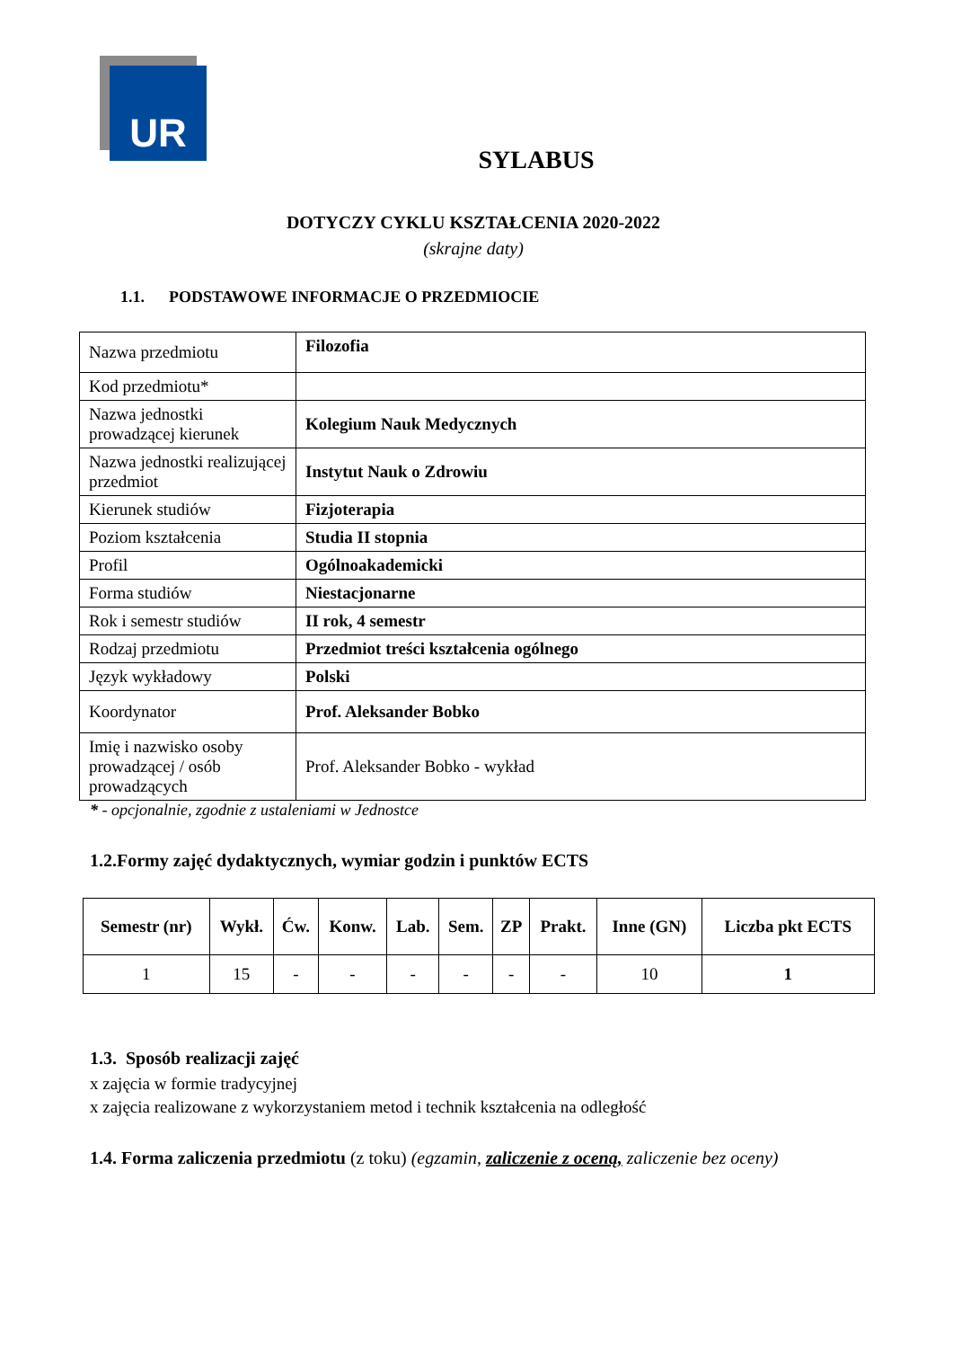UR
SYLABUS
DOTYCZY CYKLU KSZTAŁCENIA 2020-2022
(skrajne daty)
1.1. PODSTAWOWE INFORMACJE O PRZEDMIOCIE
| Nazwa przedmiotu | Filozofia |
| Kod przedmiotu* | |
| Nazwa jednostki prowadzącej kierunek | Kolegium Nauk Medycznych |
| Nazwa jednostki realizującej przedmiot | Instytut Nauk o Zdrowiu |
| Kierunek studiów | Fizjoterapia |
| Poziom kształcenia | Studia II stopnia |
| Profil | Ogólnoakademicki |
| Forma studiów | Niestacjonarne |
| Rok i semestr studiów | II rok, 4 semestr |
| Rodzaj przedmiotu | Przedmiot treści kształcenia ogólnego |
| Język wykładowy | Polski |
| Koordynator | Prof. Aleksander Bobko |
| Imię i nazwisko osoby prowadzącej / osób prowadzących | Prof. Aleksander Bobko - wykład |
* - opcjonalnie, zgodnie z ustaleniami w Jednostce
1.2.Formy zajęć dydaktycznych, wymiar godzin i punktów ECTS
| Semestr (nr) | Wykł. | Ćw. | Konw. | Lab. | Sem. | ZP | Prakt. | Inne (GN) | Liczba pkt ECTS |
| --- | --- | --- | --- | --- | --- | --- | --- | --- | --- |
| 1 | 15 | - | - | - | - | - | - | 10 | 1 |
1.3. Sposób realizacji zajęć
x zajęcia w formie tradycyjnej
x zajęcia realizowane z wykorzystaniem metod i technik kształcenia na odległość
1.4. Forma zaliczenia przedmiotu (z toku) (egzamin, zaliczenie z oceną, zaliczenie bez oceny)